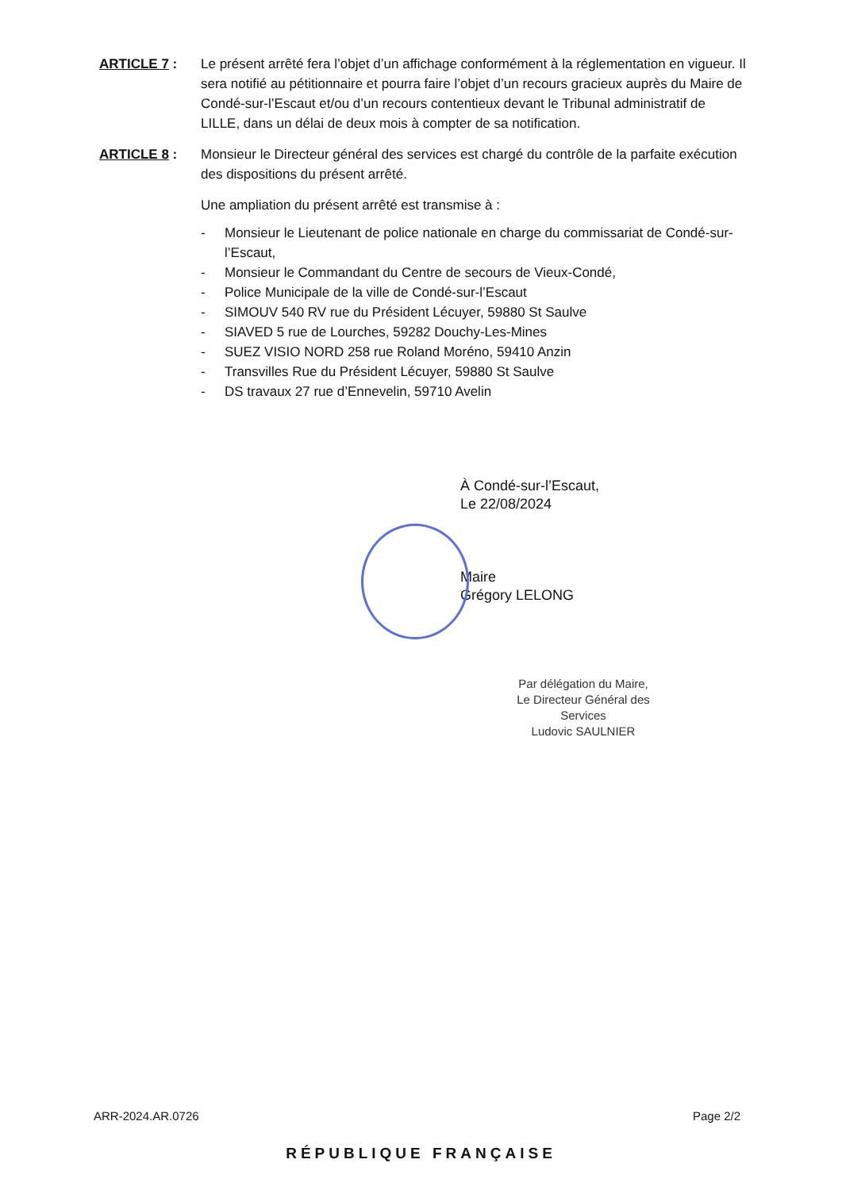ARTICLE 7 : Le présent arrêté fera l’objet d’un affichage conformément à la réglementation en vigueur. Il sera notifié au pétitionnaire et pourra faire l’objet d’un recours gracieux auprès du Maire de Condé-sur-l’Escaut et/ou d’un recours contentieux devant le Tribunal administratif de LILLE, dans un délai de deux mois à compter de sa notification.
ARTICLE 8 : Monsieur le Directeur général des services est chargé du contrôle de la parfaite exécution des dispositions du présent arrêté.
Une ampliation du présent arrêté est transmise à :
- Monsieur le Lieutenant de police nationale en charge du commissariat de Condé-sur-l’Escaut,
- Monsieur le Commandant du Centre de secours de Vieux-Condé,
- Police Municipale de la ville de Condé-sur-l’Escaut
- SIMOUV 540 RV rue du Président Lécuyer, 59880 St Saulve
- SIAVED 5 rue de Lourches, 59282 Douchy-Les-Mines
- SUEZ VISIO NORD 258 rue Roland Moréno, 59410 Anzin
- Transvilles Rue du Président Lécuyer, 59880 St Saulve
- DS travaux 27 rue d’Ennevelin, 59710 Avelin
À Condé-sur-l’Escaut,
Le 22/08/2024
Maire
Grégory LELONG
Par délégation du Maire,
Le Directeur Général des Services
Ludovic SAULNIER
ARR-2024.AR.0726 Page 2/2
RÉPUBLIQUE FRANÇAISE